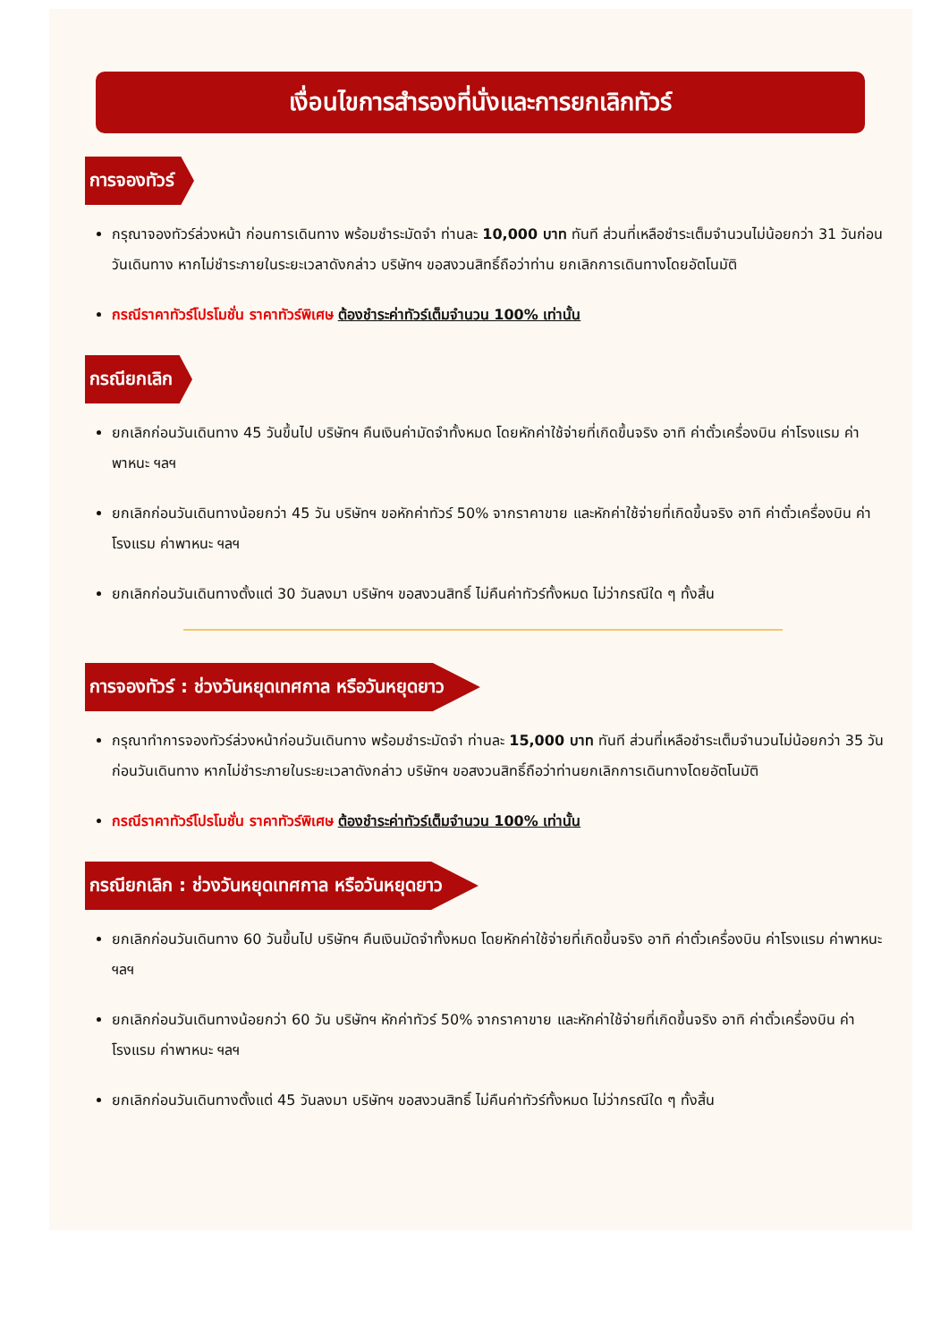เงื่อนไขการสำรองที่นั่งและการยกเลิกทัวร์
การจองทัวร์
กรุณาจองทัวร์ล่วงหน้า ก่อนการเดินทาง พร้อมชำระมัดจำ ท่านละ 10,000 บาท ทันที ส่วนที่เหลือชำระเต็มจำนวนไม่น้อยกว่า 31 วันก่อนวันเดินทาง หากไม่ชำระภายในระยะเวลาดังกล่าว บริษัทฯ ขอสงวนสิทธิ์ถือว่าท่าน ยกเลิกการเดินทางโดยอัตโนมัติ
กรณีราคาทัวร์โปรโมชั่น ราคาทัวร์พิเศษ ต้องชำระค่าทัวร์เต็มจำนวน 100% เท่านั้น
กรณียกเลิก
ยกเลิกก่อนวันเดินทาง 45 วันขึ้นไป บริษัทฯ คืนเงินค่ามัดจำทั้งหมด โดยหักค่าใช้จ่ายที่เกิดขึ้นจริง อาทิ ค่าตั๋วเครื่องบิน ค่าโรงแรม ค่าพาหนะ ฯลฯ
ยกเลิกก่อนวันเดินทางน้อยกว่า 45 วัน บริษัทฯ ขอหักค่าทัวร์ 50% จากราคาขาย และหักค่าใช้จ่ายที่เกิดขึ้นจริง อาทิ ค่าตั๋วเครื่องบิน ค่าโรงแรม ค่าพาหนะ ฯลฯ
ยกเลิกก่อนวันเดินทางตั้งแต่ 30 วันลงมา บริษัทฯ ขอสงวนสิทธิ์ ไม่คืนค่าทัวร์ทั้งหมด ไม่ว่ากรณีใด ๆ ทั้งสิ้น
การจองทัวร์ : ช่วงวันหยุดเทศกาล หรือวันหยุดยาว
กรุณาทำการจองทัวร์ล่วงหน้าก่อนวันเดินทาง พร้อมชำระมัดจำ ท่านละ 15,000 บาท ทันที ส่วนที่เหลือชำระเต็มจำนวนไม่น้อยกว่า 35 วันก่อนวันเดินทาง หากไม่ชำระภายในระยะเวลาดังกล่าว บริษัทฯ ขอสงวนสิทธิ์ถือว่าท่านยกเลิกการเดินทางโดยอัตโนมัติ
กรณีราคาทัวร์โปรโมชั่น ราคาทัวร์พิเศษ ต้องชำระค่าทัวร์เต็มจำนวน 100% เท่านั้น
กรณียกเลิก : ช่วงวันหยุดเทศกาล หรือวันหยุดยาว
ยกเลิกก่อนวันเดินทาง 60 วันขึ้นไป บริษัทฯ คืนเงินมัดจำทั้งหมด โดยหักค่าใช้จ่ายที่เกิดขึ้นจริง อาทิ ค่าตั๋วเครื่องบิน ค่าโรงแรม ค่าพาหนะ ฯลฯ
ยกเลิกก่อนวันเดินทางน้อยกว่า 60 วัน บริษัทฯ หักค่าทัวร์ 50% จากราคาขาย และหักค่าใช้จ่ายที่เกิดขึ้นจริง อาทิ ค่าตั๋วเครื่องบิน ค่าโรงแรม ค่าพาหนะ ฯลฯ
ยกเลิกก่อนวันเดินทางตั้งแต่ 45 วันลงมา บริษัทฯ ขอสงวนสิทธิ์ ไม่คืนค่าทัวร์ทั้งหมด ไม่ว่ากรณีใด ๆ ทั้งสิ้น